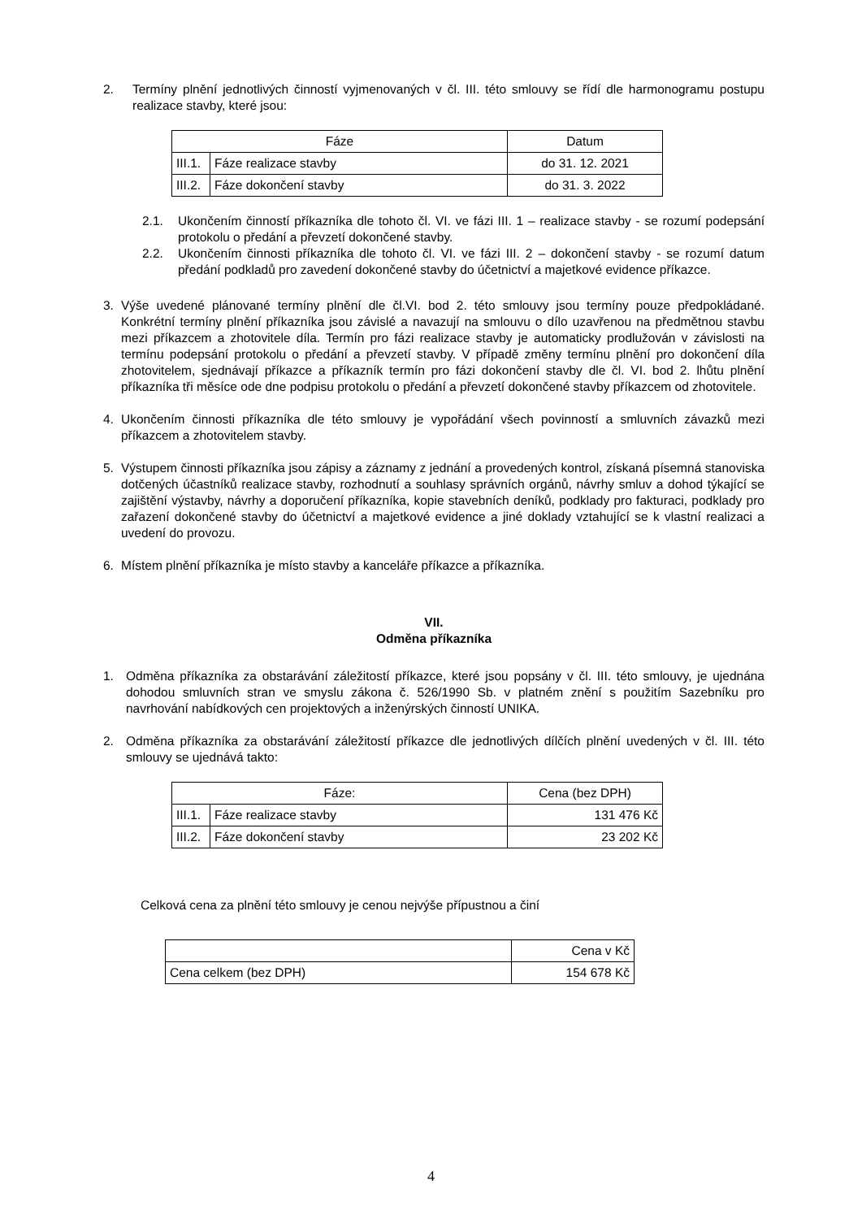2. Termíny plnění jednotlivých činností vyjmenovaných v čl. III. této smlouvy se řídí dle harmonogramu postupu realizace stavby, které jsou:
| Fáze | | Datum |
| --- | --- | --- |
| III.1. | Fáze realizace stavby | do 31. 12. 2021 |
| III.2. | Fáze dokončení stavby | do 31. 3. 2022 |
2.1. Ukončením činností příkazníka dle tohoto čl. VI. ve fázi III. 1 – realizace stavby - se rozumí podepsání protokolu o předání a převzetí dokončené stavby.
2.2. Ukončením činnosti příkazníka dle tohoto čl. VI. ve fázi III. 2 – dokončení stavby - se rozumí datum předání podkladů pro zavedení dokončené stavby do účetnictví a majetkové evidence příkazce.
3. Výše uvedené plánované termíny plnění dle čl.VI. bod 2. této smlouvy jsou termíny pouze předpokládané. Konkrétní termíny plnění příkazníka jsou závislé a navazují na smlouvu o dílo uzavřenou na předmětnou stavbu mezi příkazcem a zhotovitele díla. Termín pro fázi realizace stavby je automaticky prodlužován v závislosti na termínu podepsání protokolu o předání a převzetí stavby. V případě změny termínu plnění pro dokončení díla zhotovitelem, sjednávají příkazce a příkazník termín pro fázi dokončení stavby dle čl. VI. bod 2. lhůtu plnění příkazníka tři měsíce ode dne podpisu protokolu o předání a převzetí dokončené stavby příkazcem od zhotovitele.
4. Ukončením činnosti příkazníka dle této smlouvy je vypořádání všech povinností a smluvních závazků mezi příkazcem a zhotovitelem stavby.
5. Výstupem činnosti příkazníka jsou zápisy a záznamy z jednání a provedených kontrol, získaná písemná stanoviska dotčených účastníků realizace stavby, rozhodnutí a souhlasy správních orgánů, návrhy smluv a dohod týkající se zajištění výstavby, návrhy a doporučení příkazníka, kopie stavebních deníků, podklady pro fakturaci, podklady pro zařazení dokončené stavby do účetnictví a majetkové evidence a jiné doklady vztahující se k vlastní realizaci a uvedení do provozu.
6. Místem plnění příkazníka je místo stavby a kanceláře příkazce a příkazníka.
VII.
Odměna příkazníka
1. Odměna příkazníka za obstarávání záležitostí příkazce, které jsou popsány v čl. III. této smlouvy, je ujednána dohodou smluvních stran ve smyslu zákona č. 526/1990 Sb. v platném znění s použitím Sazebníku pro navrhování nabídkových cen projektových a inženýrských činností UNIKA.
2. Odměna příkazníka za obstarávání záležitostí příkazce dle jednotlivých dílčích plnění uvedených v čl. III. této smlouvy se ujednává takto:
| Fáze: | | Cena (bez DPH) |
| --- | --- | --- |
| III.1. | Fáze realizace stavby | 131 476 Kč |
| III.2. | Fáze dokončení stavby | 23 202 Kč |
Celková cena za plnění této smlouvy je cenou nejvýše přípustnou a činí
| | Cena v Kč |
| Cena celkem (bez DPH) | 154 678 Kč |
4